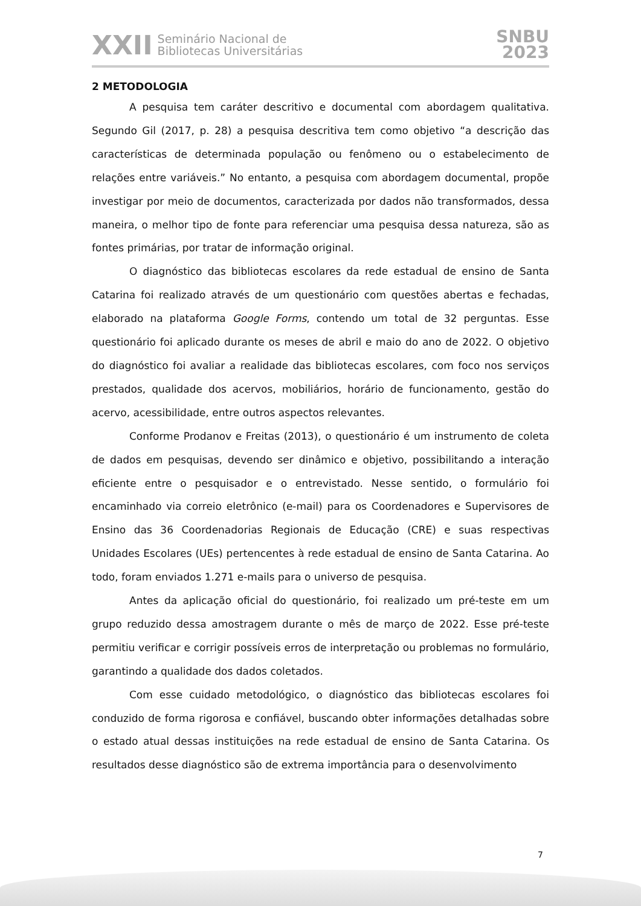XXII Seminário Nacional de
Bibliotecas Universitárias
SNBU
2023
2 METODOLOGIA
A pesquisa tem caráter descritivo e documental com abordagem qualitativa. Segundo Gil (2017, p. 28) a pesquisa descritiva tem como objetivo “a descrição das características de determinada população ou fenômeno ou o estabelecimento de relações entre variáveis.” No entanto, a pesquisa com abordagem documental, propõe investigar por meio de documentos, caracterizada por dados não transformados, dessa maneira, o melhor tipo de fonte para referenciar uma pesquisa dessa natureza, são as fontes primárias, por tratar de informação original.
O diagnóstico das bibliotecas escolares da rede estadual de ensino de Santa Catarina foi realizado através de um questionário com questões abertas e fechadas, elaborado na plataforma Google Forms, contendo um total de 32 perguntas. Esse questionário foi aplicado durante os meses de abril e maio do ano de 2022. O objetivo do diagnóstico foi avaliar a realidade das bibliotecas escolares, com foco nos serviços prestados, qualidade dos acervos, mobiliários, horário de funcionamento, gestão do acervo, acessibilidade, entre outros aspectos relevantes.
Conforme Prodanov e Freitas (2013), o questionário é um instrumento de coleta de dados em pesquisas, devendo ser dinâmico e objetivo, possibilitando a interação eficiente entre o pesquisador e o entrevistado. Nesse sentido, o formulário foi encaminhado via correio eletrônico (e-mail) para os Coordenadores e Supervisores de Ensino das 36 Coordenadorias Regionais de Educação (CRE) e suas respectivas Unidades Escolares (UEs) pertencentes à rede estadual de ensino de Santa Catarina. Ao todo, foram enviados 1.271 e-mails para o universo de pesquisa.
Antes da aplicação oficial do questionário, foi realizado um pré-teste em um grupo reduzido dessa amostragem durante o mês de março de 2022. Esse pré-teste permitiu verificar e corrigir possíveis erros de interpretação ou problemas no formulário, garantindo a qualidade dos dados coletados.
Com esse cuidado metodológico, o diagnóstico das bibliotecas escolares foi conduzido de forma rigorosa e confiável, buscando obter informações detalhadas sobre o estado atual dessas instituições na rede estadual de ensino de Santa Catarina. Os resultados desse diagnóstico são de extrema importância para o desenvolvimento
7